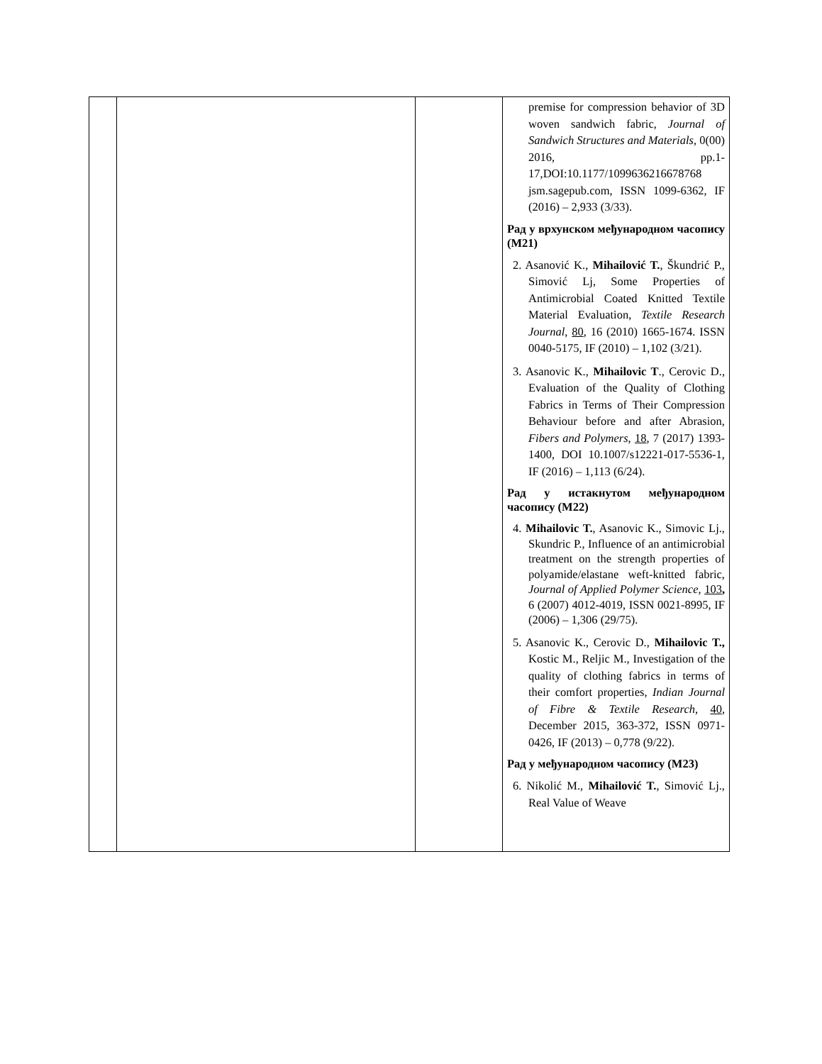| | | | premise for compression behavior of 3D woven sandwich fabric, Journal of Sandwich Structures and Materials , 0(00) 2016, pp.1-17,DOI:10.1177/1099636216678768 jsm.sagepub.com, ISSN 1099-6362, IF (2016) – 2,933 (3/33). Рад у врхунском међународном часопису (M21) 2. Asanović K., Mihailović T. , Škundrić P., Simović Lj, Some Properties of Antimicrobial Coated Knitted Textile Material Evaluation, Textile Research Journal , 80 , 16 (2010) 1665-1674. ISSN 0040-5175, IF (2010) – 1,102 (3/21). 3. Asanovic K., Mihailovic T ., Cerovic D., Evaluation of the Quality of Clothing Fabrics in Terms of Their Compression Behaviour before and after Abrasion, Fibers and Polymers , 18 , 7 (2017) 1393-1400, DOI 10.1007/s12221-017-5536-1, IF (2016) – 1,113 (6/24). Рад у истакнутом међународном часопису (M22) 4. Mihailovic T. , Asanovic K., Simovic Lj., Skundric P., Influence of an antimicrobial treatment on the strength properties of polyamide/elastane weft-knitted fabric, Journal of Applied Polymer Science , 103 , 6 (2007) 4012-4019, ISSN 0021-8995, IF (2006) – 1,306 (29/75). 5. Asanovic K., Cerovic D., Mihailovic T., Kostic M., Reljic M., Investigation of the quality of clothing fabrics in terms of their comfort properties, Indian Journal of Fibre & Textile Research , 40 , December 2015, 363-372 , ISSN 0971-0426, IF (2013) – 0,778 (9/22). Рад у међународном часопису (M23) 6. Nikolić M., Mihailović T. , Simović Lj., Real Value of Weave |